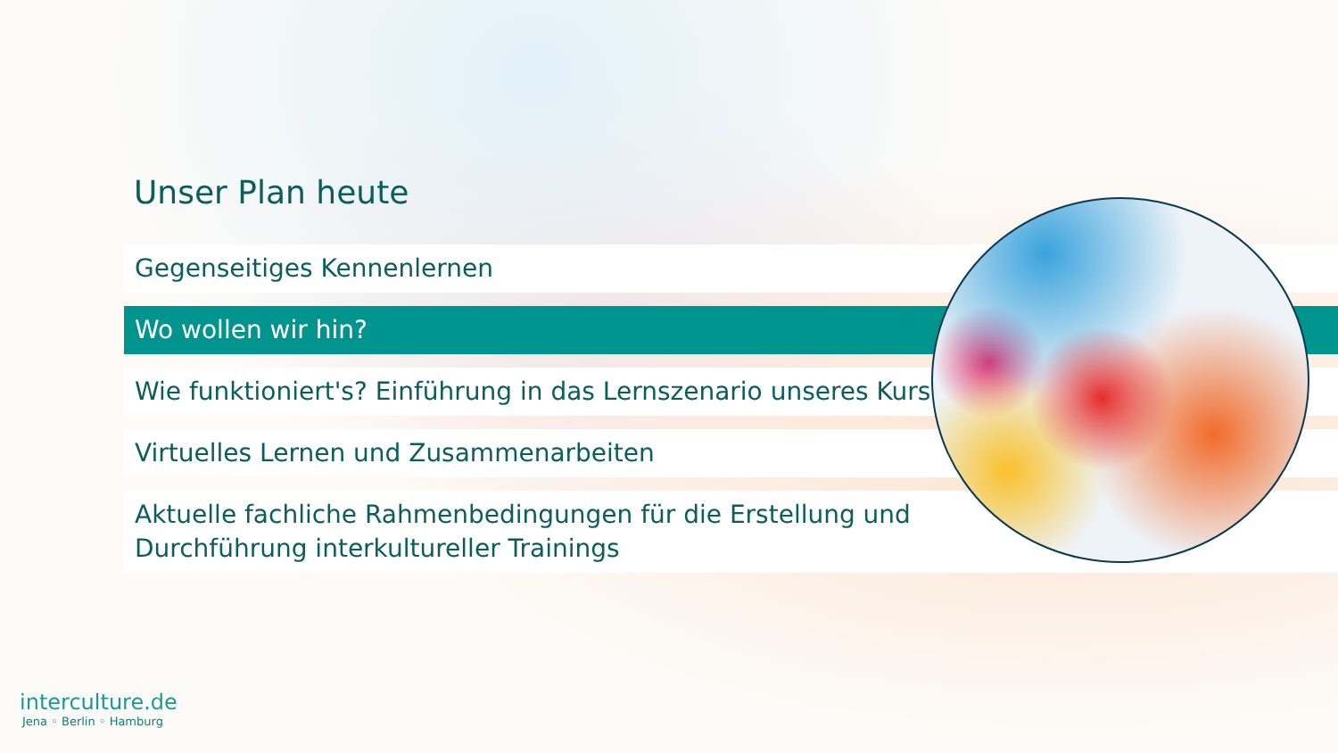Unser Plan heute
Gegenseitiges Kennenlernen
Wo wollen wir hin?
Wie funktioniert's? Einführung in das Lernszenario unseres Kurses
Virtuelles Lernen und Zusammenarbeiten
Aktuelle fachliche Rahmenbedingungen für die Erstellung und
Durchführung interkultureller Trainings
interculture.de
Jena ◦ Berlin ◦ Hamburg